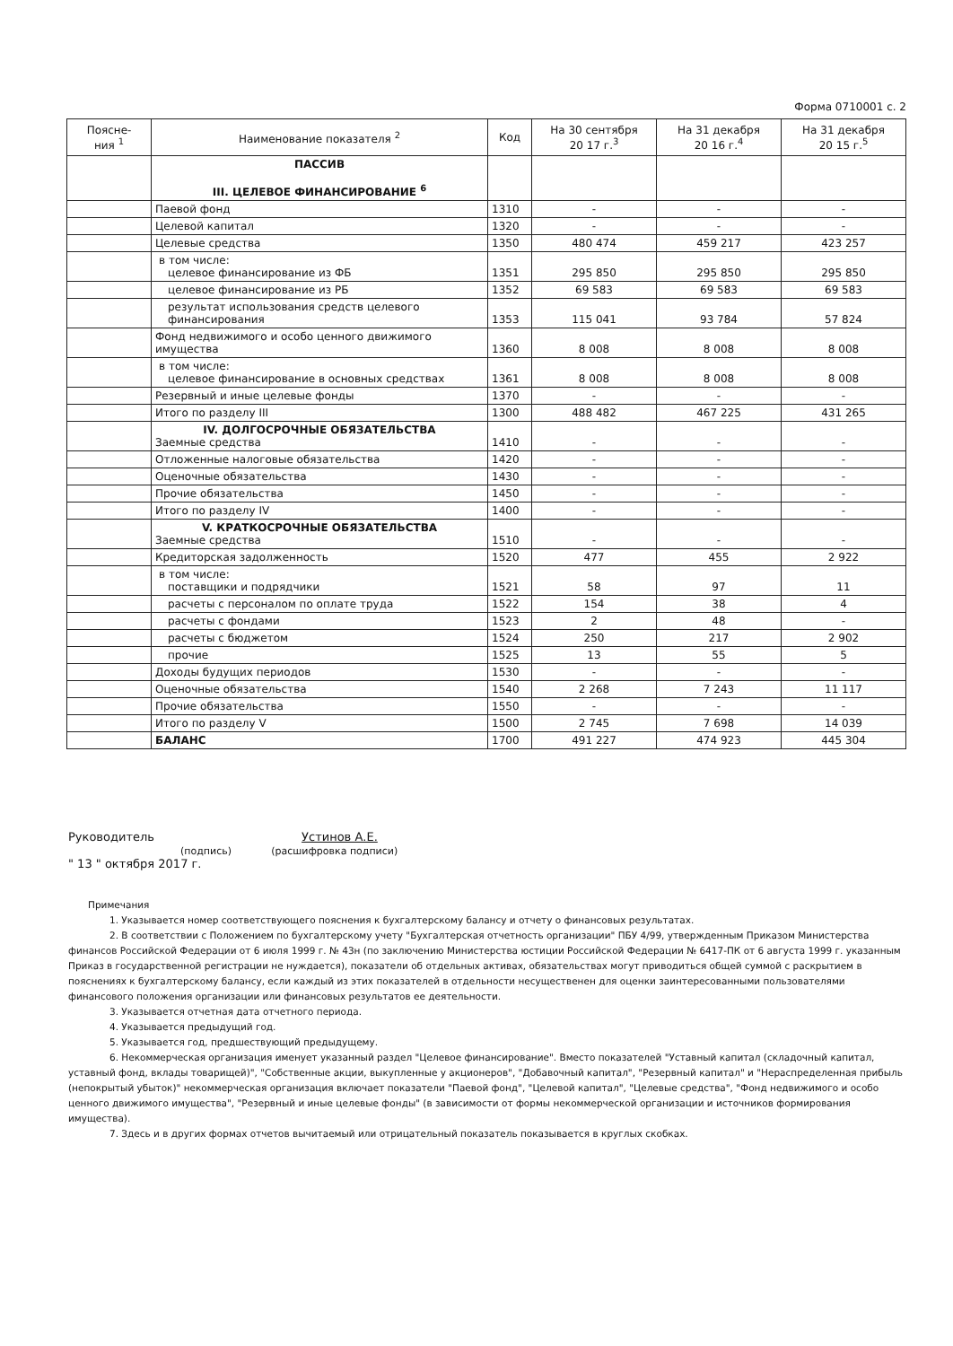Форма 0710001 с. 2
| Поясне- ния <sup>1</sup> | Наименование показателя <sup>2</sup> | Код | На 30 сентября 20 17 г.<sup>3</sup> | На 31 декабря 20 16 г.<sup>4</sup> | На 31 декабря 20 15 г.<sup>5</sup> |
| --- | --- | --- | --- | --- | --- |
| | ПАССИВ III. ЦЕЛЕВОЕ ФИНАНСИРОВАНИЕ <sup>6</sup> | | | | |
| | Паевой фонд | 1310 | - | - | - |
| | Целевой капитал | 1320 | - | - | - |
| | Целевые средства | 1350 | 480 474 | 459 217 | 423 257 |
| | в том числе: целевое финансирование из ФБ | 1351 | 295 850 | 295 850 | 295 850 |
| | целевое финансирование из РБ | 1352 | 69 583 | 69 583 | 69 583 |
| | результат использования средств целевого финансирования | 1353 | 115 041 | 93 784 | 57 824 |
| | Фонд недвижимого и особо ценного движимого имущества | 1360 | 8 008 | 8 008 | 8 008 |
| | в том числе: целевое финансирование в основных средствах | 1361 | 8 008 | 8 008 | 8 008 |
| | Резервный и иные целевые фонды | 1370 | - | - | - |
| | Итого по разделу III | 1300 | 488 482 | 467 225 | 431 265 |
| | IV. ДОЛГОСРОЧНЫЕ ОБЯЗАТЕЛЬСТВА Заемные средства | 1410 | - | - | - |
| | Отложенные налоговые обязательства | 1420 | - | - | - |
| | Оценочные обязательства | 1430 | - | - | - |
| | Прочие обязательства | 1450 | - | - | - |
| | Итого по разделу IV | 1400 | - | - | - |
| | V. КРАТКОСРОЧНЫЕ ОБЯЗАТЕЛЬСТВА Заемные средства | 1510 | - | - | - |
| | Кредиторская задолженность | 1520 | 477 | 455 | 2 922 |
| | в том числе: поставщики и подрядчики | 1521 | 58 | 97 | 11 |
| | расчеты с персоналом по оплате труда | 1522 | 154 | 38 | 4 |
| | расчеты с фондами | 1523 | 2 | 48 | - |
| | расчеты с бюджетом | 1524 | 250 | 217 | 2 902 |
| | прочие | 1525 | 13 | 55 | 5 |
| | Доходы будущих периодов | 1530 | - | - | - |
| | Оценочные обязательства | 1540 | 2 268 | 7 243 | 11 117 |
| | Прочие обязательства | 1550 | - | - | - |
| | Итого по разделу V | 1500 | 2 745 | 7 698 | 14 039 |
| | БАЛАНС | 1700 | 491 227 | 474 923 | 445 304 |
Руководитель Устинов А.Е.
(подпись) (расшифровка подписи)
" 13 " октября 2017 г.
Примечания
1. Указывается номер соответствующего пояснения к бухгалтерскому балансу и отчету о финансовых результатах.
2. В соответствии с Положением по бухгалтерскому учету "Бухгалтерская отчетность организации" ПБУ 4/99, утвержденным Приказом Министерства финансов Российской Федерации от 6 июля 1999 г. № 43н (по заключению Министерства юстиции Российской Федерации № 6417-ПК от 6 августа 1999 г. указанным Приказ в государственной регистрации не нуждается), показатели об отдельных активах, обязательствах могут приводиться общей суммой с раскрытием в пояснениях к бухгалтерскому балансу, если каждый из этих показателей в отдельности несущественен для оценки заинтересованными пользователями финансового положения организации или финансовых результатов ее деятельности.
3. Указывается отчетная дата отчетного периода.
4. Указывается предыдущий год.
5. Указывается год, предшествующий предыдущему.
6. Некоммерческая организация именует указанный раздел "Целевое финансирование". Вместо показателей "Уставный капитал (складочный капитал, уставный фонд, вклады товарищей)", "Собственные акции, выкупленные у акционеров", "Добавочный капитал", "Резервный капитал" и "Нераспределенная прибыль (непокрытый убыток)" некоммерческая организация включает показатели "Паевой фонд", "Целевой капитал", "Целевые средства", "Фонд недвижимого и особо ценного движимого имущества", "Резервный и иные целевые фонды" (в зависимости от формы некоммерческой организации и источников формирования имущества).
7. Здесь и в других формах отчетов вычитаемый или отрицательный показатель показывается в круглых скобках.